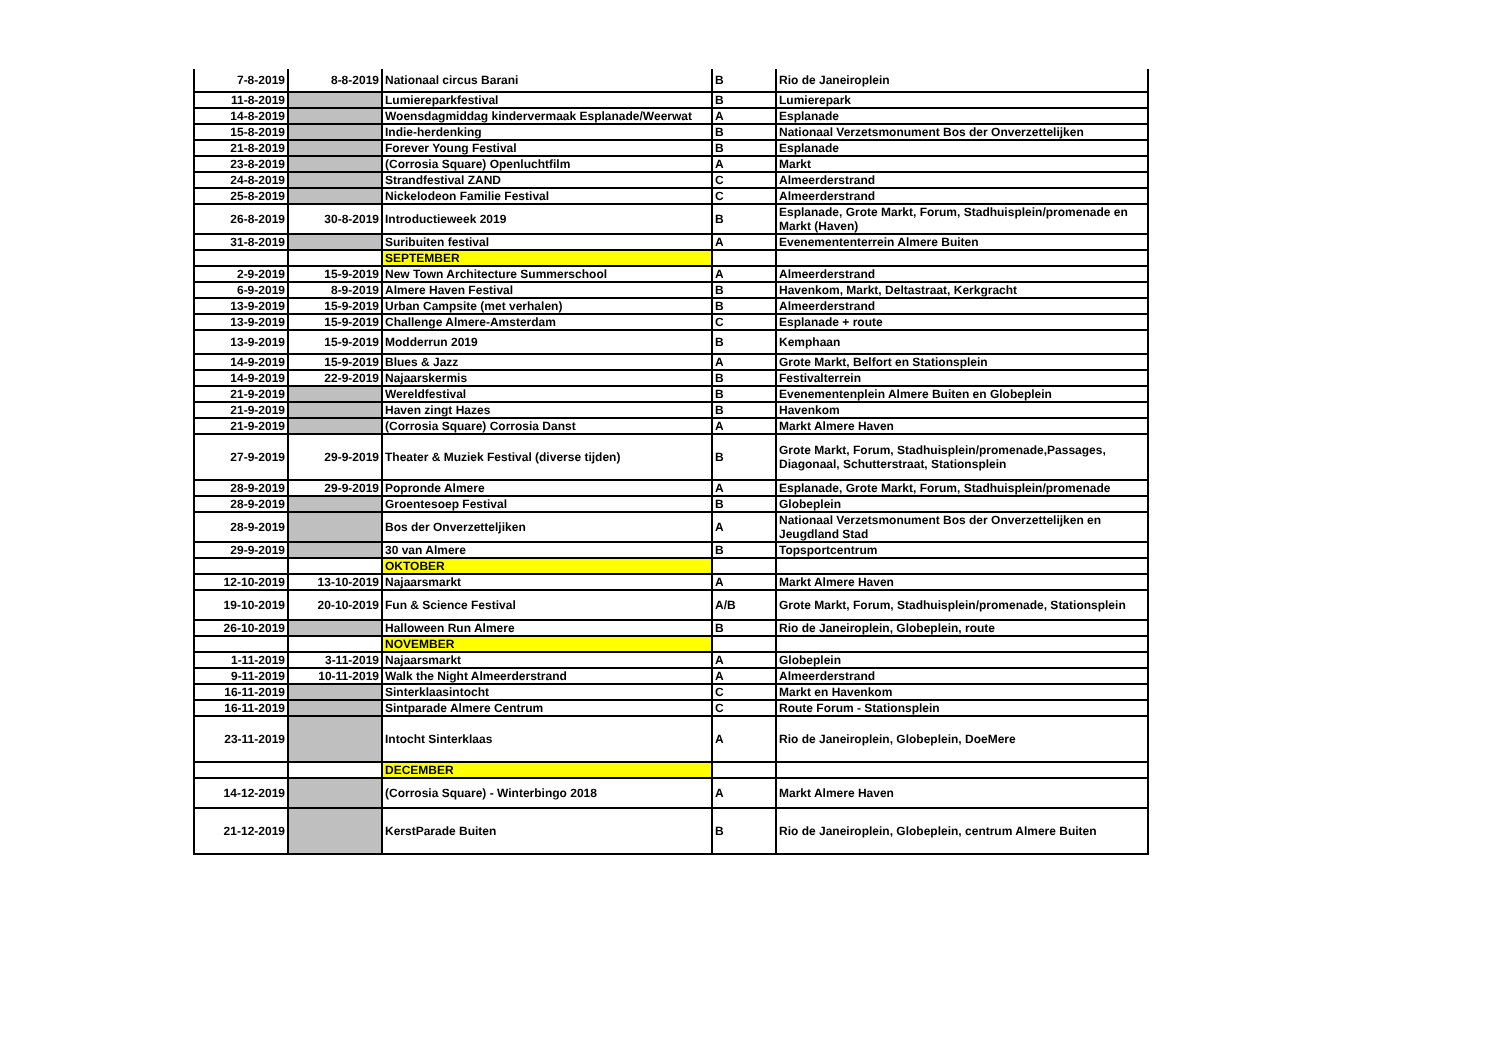| 7-8-2019 | 8-8-2019 | Nationaal circus Barani | B | Rio de Janeiroplein |
| 11-8-2019 | | Lumiereparkfestival | B | Lumierepark |
| 14-8-2019 | | Woensdagmiddag kindervermaak Esplanade/Weerwat | A | Esplanade |
| 15-8-2019 | | Indie-herdenking | B | Nationaal Verzetsmonument Bos der Onverzettelijken |
| 21-8-2019 | | Forever Young Festival | B | Esplanade |
| 23-8-2019 | | (Corrosia Square) Openluchtfilm | A | Markt |
| 24-8-2019 | | Strandfestival ZAND | C | Almeerderstrand |
| 25-8-2019 | | Nickelodeon Familie Festival | C | Almeerderstrand |
| 26-8-2019 | 30-8-2019 | Introductieweek 2019 | B | Esplanade, Grote Markt, Forum, Stadhuisplein/promenade en Markt (Haven) |
| 31-8-2019 | | Suribuiten festival | A | Evenemententerrein Almere Buiten |
| | | SEPTEMBER | | |
| 2-9-2019 | 15-9-2019 | New Town Architecture Summerschool | A | Almeerderstrand |
| 6-9-2019 | 8-9-2019 | Almere Haven Festival | B | Havenkom, Markt, Deltastraat, Kerkgracht |
| 13-9-2019 | 15-9-2019 | Urban Campsite (met verhalen) | B | Almeerderstrand |
| 13-9-2019 | 15-9-2019 | Challenge Almere-Amsterdam | C | Esplanade + route |
| 13-9-2019 | 15-9-2019 | Modderrun 2019 | B | Kemphaan |
| 14-9-2019 | 15-9-2019 | Blues & Jazz | A | Grote Markt, Belfort en Stationsplein |
| 14-9-2019 | 22-9-2019 | Najaarskermis | B | Festivalterrein |
| 21-9-2019 | | Wereldfestival | B | Evenementenplein Almere Buiten en Globeplein |
| 21-9-2019 | | Haven zingt Hazes | B | Havenkom |
| 21-9-2019 | | (Corrosia Square) Corrosia Danst | A | Markt Almere Haven |
| 27-9-2019 | 29-9-2019 | Theater & Muziek Festival (diverse tijden) | B | Grote Markt, Forum, Stadhuisplein/promenade,Passages, Diagonaal, Schutterstraat, Stationsplein |
| 28-9-2019 | 29-9-2019 | Popronde Almere | A | Esplanade, Grote Markt, Forum, Stadhuisplein/promenade |
| 28-9-2019 | | Groentesoep Festival | B | Globeplein |
| 28-9-2019 | | Bos der Onverzetteljiken | A | Nationaal Verzetsmonument Bos der Onverzettelijken en Jeugdland Stad |
| 29-9-2019 | | 30 van Almere | B | Topsportcentrum |
| | | OKTOBER | | |
| 12-10-2019 | 13-10-2019 | Najaarsmarkt | A | Markt Almere Haven |
| 19-10-2019 | 20-10-2019 | Fun & Science Festival | A/B | Grote Markt, Forum, Stadhuisplein/promenade, Stationsplein |
| 26-10-2019 | | Halloween Run Almere | B | Rio de Janeiroplein, Globeplein, route |
| | | NOVEMBER | | |
| 1-11-2019 | 3-11-2019 | Najaarsmarkt | A | Globeplein |
| 9-11-2019 | 10-11-2019 | Walk the Night Almeerderstrand | A | Almeerderstrand |
| 16-11-2019 | | Sinterklaasintocht | C | Markt en Havenkom |
| 16-11-2019 | | Sintparade Almere Centrum | C | Route Forum - Stationsplein |
| 23-11-2019 | | Intocht Sinterklaas | A | Rio de Janeiroplein, Globeplein, DoeMere |
| | | DECEMBER | | |
| 14-12-2019 | | (Corrosia Square) - Winterbingo 2018 | A | Markt Almere Haven |
| 21-12-2019 | | KerstParade Buiten | B | Rio de Janeiroplein, Globeplein, centrum Almere Buiten |